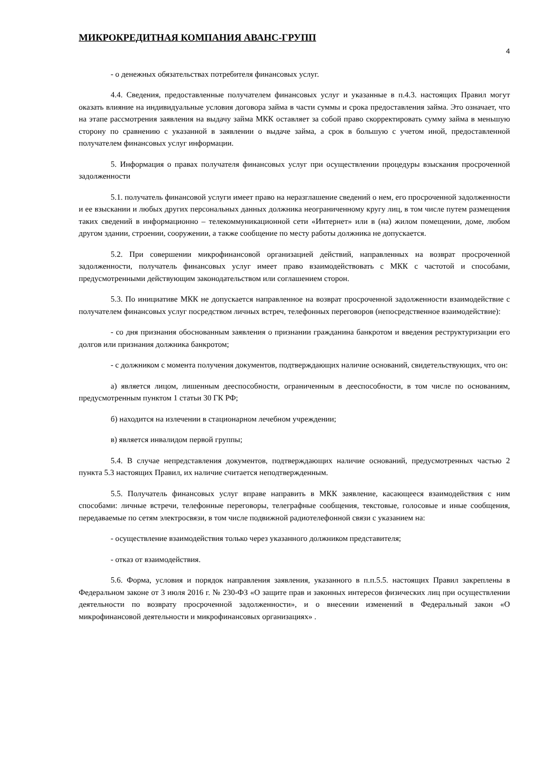МИКРОКРЕДИТНАЯ КОМПАНИЯ АВАНС-ГРУПП
4
- о денежных обязательствах потребителя финансовых услуг.
4.4. Сведения, предоставленные получателем финансовых услуг и указанные в п.4.3. настоящих Правил могут оказать влияние на индивидуальные условия договора займа в части суммы и срока предоставления займа. Это означает, что на этапе рассмотрения заявления на выдачу займа МКК оставляет за собой право скорректировать сумму займа в меньшую сторону по сравнению с указанной в заявлении о выдаче займа, а срок в большую с учетом иной, предоставленной получателем финансовых услуг информации.
5. Информация о правах получателя финансовых услуг при осуществлении процедуры взыскания просроченной задолженности
5.1. получатель финансовой услуги имеет право на неразглашение сведений о нем, его просроченной задолженности и ее взыскании и любых других персональных данных должника неограниченному кругу лиц, в том числе путем размещения таких сведений в информационно – телекоммуникационной сети «Интернет» или в (на) жилом помещении, доме, любом другом здании, строении, сооружении, а также сообщение по месту работы должника не допускается.
5.2. При совершении микрофинансовой организацией действий, направленных на возврат просроченной задолженности, получатель финансовых услуг имеет право взаимодействовать с МКК с частотой и способами, предусмотренными действующим законодательством или соглашением сторон.
5.3. По инициативе МКК не допускается направленное на возврат просроченной задолженности взаимодействие с получателем финансовых услуг посредством личных встреч, телефонных переговоров (непосредственное взаимодействие):
- со дня признания обоснованным заявления о признании гражданина банкротом и введения реструктуризации его долгов или признания должника банкротом;
- с должником с момента получения документов, подтверждающих наличие оснований, свидетельствующих, что он:
а) является лицом, лишенным дееспособности, ограниченным в дееспособности, в том числе по основаниям, предусмотренным пунктом 1 статьи 30 ГК РФ;
б) находится на излечении в стационарном лечебном учреждении;
в) является инвалидом первой группы;
5.4. В случае непредставления документов, подтверждающих наличие оснований, предусмотренных частью 2 пункта 5.3 настоящих Правил, их наличие считается неподтвержденным.
5.5. Получатель финансовых услуг вправе направить в МКК заявление, касающееся взаимодействия с ним способами: личные встречи, телефонные переговоры, телеграфные сообщения, текстовые, голосовые и иные сообщения, передаваемые по сетям электросвязи, в том числе подвижной радиотелефонной связи с указанием на:
- осуществление взаимодействия только через указанного должником представителя;
- отказ от взаимодействия.
5.6. Форма, условия и порядок направления заявления, указанного в п.п.5.5. настоящих Правил закреплены в Федеральном законе от 3 июля 2016 г. № 230-ФЗ «О защите прав и законных интересов физических лиц при осуществлении деятельности по возврату просроченной задолженности», и о внесении изменений в Федеральный закон «О микрофинансовой деятельности и микрофинансовых организациях» .